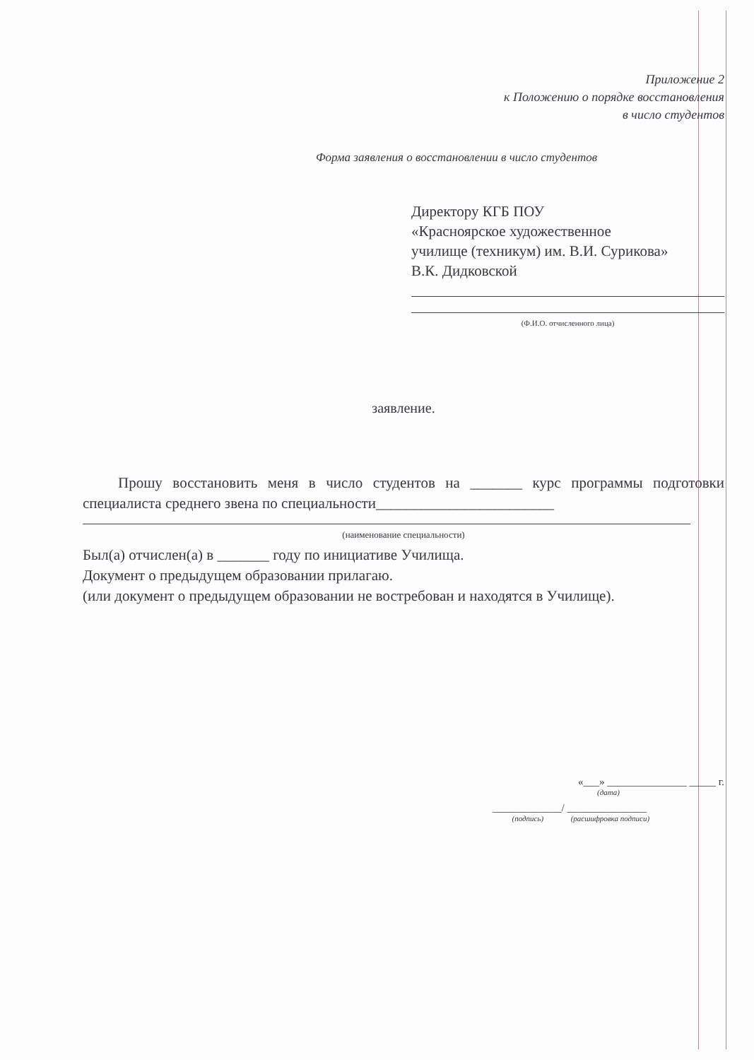Приложение 2
к Положению о порядке восстановления
в число студентов
Форма заявления о восстановлении в число студентов
Директору КГБ ПОУ
«Красноярское художественное
училище (техникум) им. В.И. Сурикова»
В.К. Дидковской
(Ф.И.О. отчисленного лица)
заявление.
Прошу восстановить меня в число студентов на _______ курс программы подготовки специалиста среднего звена по специальности________________________
(наименование специальности)
Был(а) отчислен(а) в _______ году по инициативе Училища.
Документ о предыдущем образовании прилагаю.
(или документ о предыдущем образовании не востребован и находятся в Училище).
«___» _______________ _____ г.
(дата)
_____________/ _______________
(подпись) (расшифровка подписи)